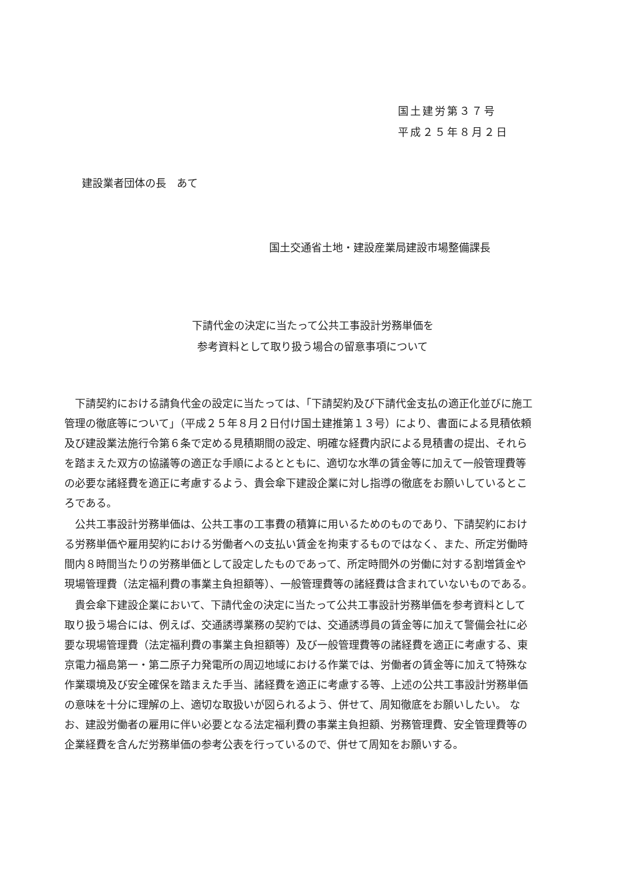国土建労第３７号
平成２５年８月２日
建設業者団体の長　あて
国土交通省土地・建設産業局建設市場整備課長
下請代金の決定に当たって公共工事設計労務単価を
参考資料として取り扱う場合の留意事項について
下請契約における請負代金の設定に当たっては、「下請契約及び下請代金支払の適正化並びに施工管理の徹底等について」（平成２５年８月２日付け国土建推第１３号）により、書面による見積依頼及び建設業法施行令第６条で定める見積期間の設定、明確な経費内訳による見積書の提出、それらを踏まえた双方の協議等の適正な手順によるとともに、適切な水準の賃金等に加えて一般管理費等の必要な諸経費を適正に考慮するよう、貴会傘下建設企業に対し指導の徹底をお願いしているところである。
公共工事設計労務単価は、公共工事の工事費の積算に用いるためのものであり、下請契約における労務単価や雇用契約における労働者への支払い賃金を拘束するものではなく、また、所定労働時間内８時間当たりの労務単価として設定したものであって、所定時間外の労働に対する割増賃金や現場管理費（法定福利費の事業主負担額等）、一般管理費等の諸経費は含まれていないものである。
貴会傘下建設企業において、下請代金の決定に当たって公共工事設計労務単価を参考資料として取り扱う場合には、例えば、交通誘導業務の契約では、交通誘導員の賃金等に加えて警備会社に必要な現場管理費（法定福利費の事業主負担額等）及び一般管理費等の諸経費を適正に考慮する、東京電力福島第一・第二原子力発電所の周辺地域における作業では、労働者の賃金等に加えて特殊な作業環境及び安全確保を踏まえた手当、諸経費を適正に考慮する等、上述の公共工事設計労務単価の意味を十分に理解の上、適切な取扱いが図られるよう、併せて、周知徹底をお願いしたい。 なお、建設労働者の雇用に伴い必要となる法定福利費の事業主負担額、労務管理費、安全管理費等の企業経費を含んだ労務単価の参考公表を行っているので、併せて周知をお願いする。